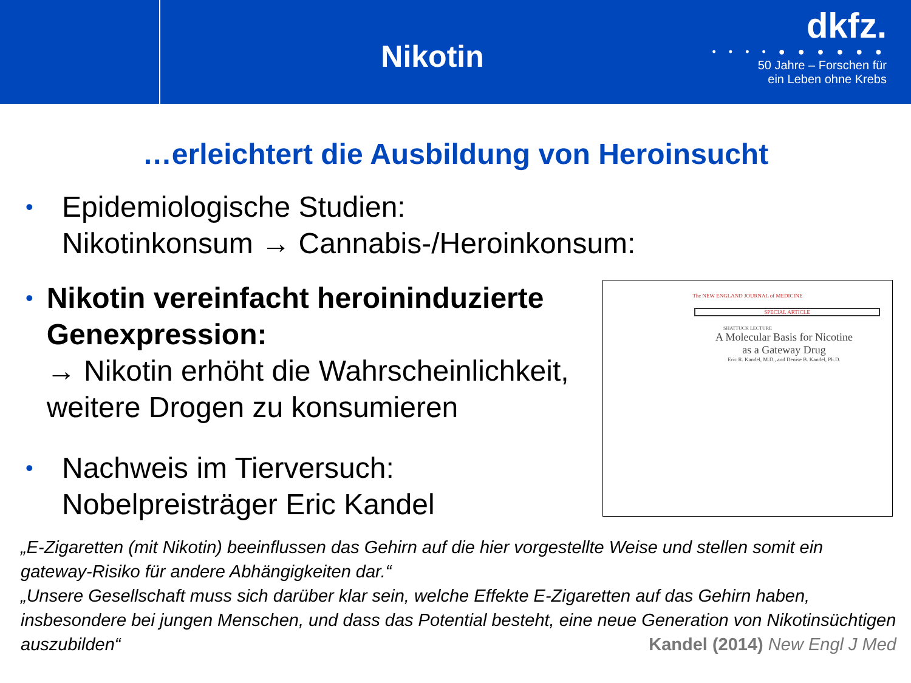Nikotin
dkfz.
• • • • ● ● ● ● ● ●
50 Jahre – Forschen für
ein Leben ohne Krebs
…erleichtert die Ausbildung von Heroinsucht
•
Epidemiologische Studien:
Nikotinkonsum → Cannabis-/Heroinkonsum:
•
Nikotin vereinfacht heroininduzierte Genexpression:
→ Nikotin erhöht die Wahrscheinlichkeit, weitere Drogen zu konsumieren
•
Nachweis im Tierversuch:
Nobelpreisträger Eric Kandel
The NEW ENGLAND JOURNAL of MEDICINE
SPECIAL ARTICLE
SHATTUCK LECTURE
A Molecular Basis for Nicotine
as a Gateway Drug
Eric R. Kandel, M.D., and Denise B. Kandel, Ph.D.
„E-Zigaretten (mit Nikotin) beeinflussen das Gehirn auf die hier vorgestellte Weise und stellen somit ein gateway-Risiko für andere Abhängigkeiten dar.“
„Unsere Gesellschaft muss sich darüber klar sein, welche Effekte E-Zigaretten auf das Gehirn haben, insbesondere bei jungen Menschen, und dass das Potential besteht, eine neue Generation von Nikotinsüchtigen auszubilden“ Kandel (2014) New Engl J Med